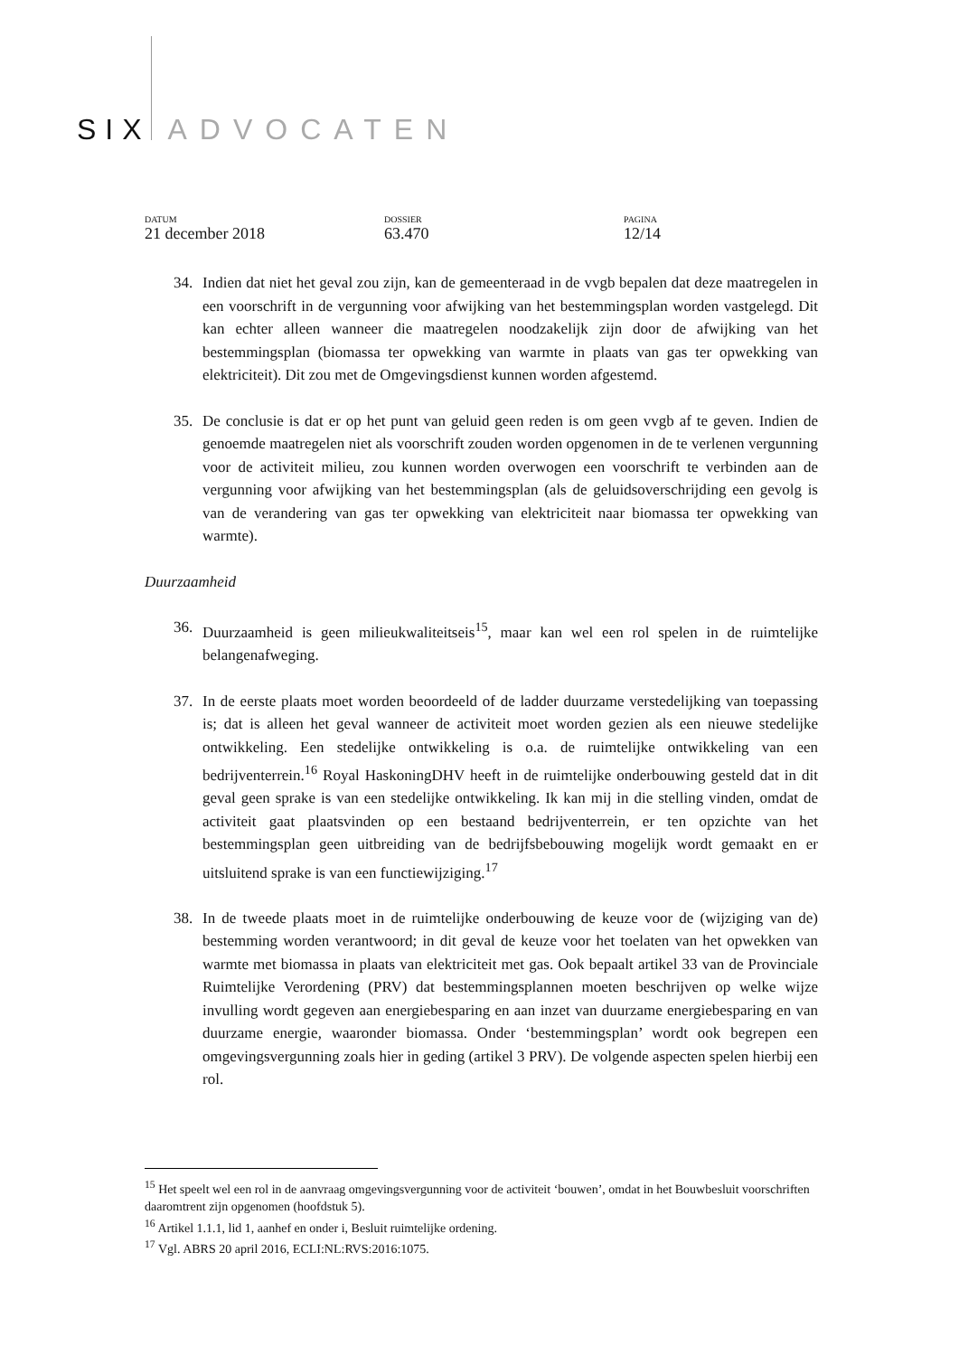SIX ADVOCATEN
DATUM
21 december 2018
DOSSIER
63.470
PAGINA
12/14
34. Indien dat niet het geval zou zijn, kan de gemeenteraad in de vvgb bepalen dat deze maatregelen in een voorschrift in de vergunning voor afwijking van het bestemmingsplan worden vastgelegd. Dit kan echter alleen wanneer die maatregelen noodzakelijk zijn door de afwijking van het bestemmingsplan (biomassa ter opwekking van warmte in plaats van gas ter opwekking van elektriciteit). Dit zou met de Omgevingsdienst kunnen worden afgestemd.
35. De conclusie is dat er op het punt van geluid geen reden is om geen vvgb af te geven. Indien de genoemde maatregelen niet als voorschrift zouden worden opgenomen in de te verlenen vergunning voor de activiteit milieu, zou kunnen worden overwogen een voorschrift te verbinden aan de vergunning voor afwijking van het bestemmingsplan (als de geluidsoverschrijding een gevolg is van de verandering van gas ter opwekking van elektriciteit naar biomassa ter opwekking van warmte).
Duurzaamheid
36. Duurzaamheid is geen milieukwaliteitseis<sup>15</sup>, maar kan wel een rol spelen in de ruimtelijke belangenafweging.
37. In de eerste plaats moet worden beoordeeld of de ladder duurzame verstedelijking van toepassing is; dat is alleen het geval wanneer de activiteit moet worden gezien als een nieuwe stedelijke ontwikkeling. Een stedelijke ontwikkeling is o.a. de ruimtelijke ontwikkeling van een bedrijventerrein.<sup>16</sup> Royal HaskoningDHV heeft in de ruimtelijke onderbouwing gesteld dat in dit geval geen sprake is van een stedelijke ontwikkeling. Ik kan mij in die stelling vinden, omdat de activiteit gaat plaatsvinden op een bestaand bedrijventerrein, er ten opzichte van het bestemmingsplan geen uitbreiding van de bedrijfsbebouwing mogelijk wordt gemaakt en er uitsluitend sprake is van een functiewijziging.<sup>17</sup>
38. In de tweede plaats moet in de ruimtelijke onderbouwing de keuze voor de (wijziging van de) bestemming worden verantwoord; in dit geval de keuze voor het toelaten van het opwekken van warmte met biomassa in plaats van elektriciteit met gas. Ook bepaalt artikel 33 van de Provinciale Ruimtelijke Verordening (PRV) dat bestemmingsplannen moeten beschrijven op welke wijze invulling wordt gegeven aan energiebesparing en aan inzet van duurzame energiebesparing en van duurzame energie, waaronder biomassa. Onder ‘bestemmingsplan’ wordt ook begrepen een omgevingsvergunning zoals hier in geding (artikel 3 PRV). De volgende aspecten spelen hierbij een rol.
<sup>15</sup> Het speelt wel een rol in de aanvraag omgevingsvergunning voor de activiteit ‘bouwen’, omdat in het Bouwbesluit voorschriften daaromtrent zijn opgenomen (hoofdstuk 5).
<sup>16</sup> Artikel 1.1.1, lid 1, aanhef en onder i, Besluit ruimtelijke ordening.
<sup>17</sup> Vgl. ABRS 20 april 2016, ECLI:NL:RVS:2016:1075.